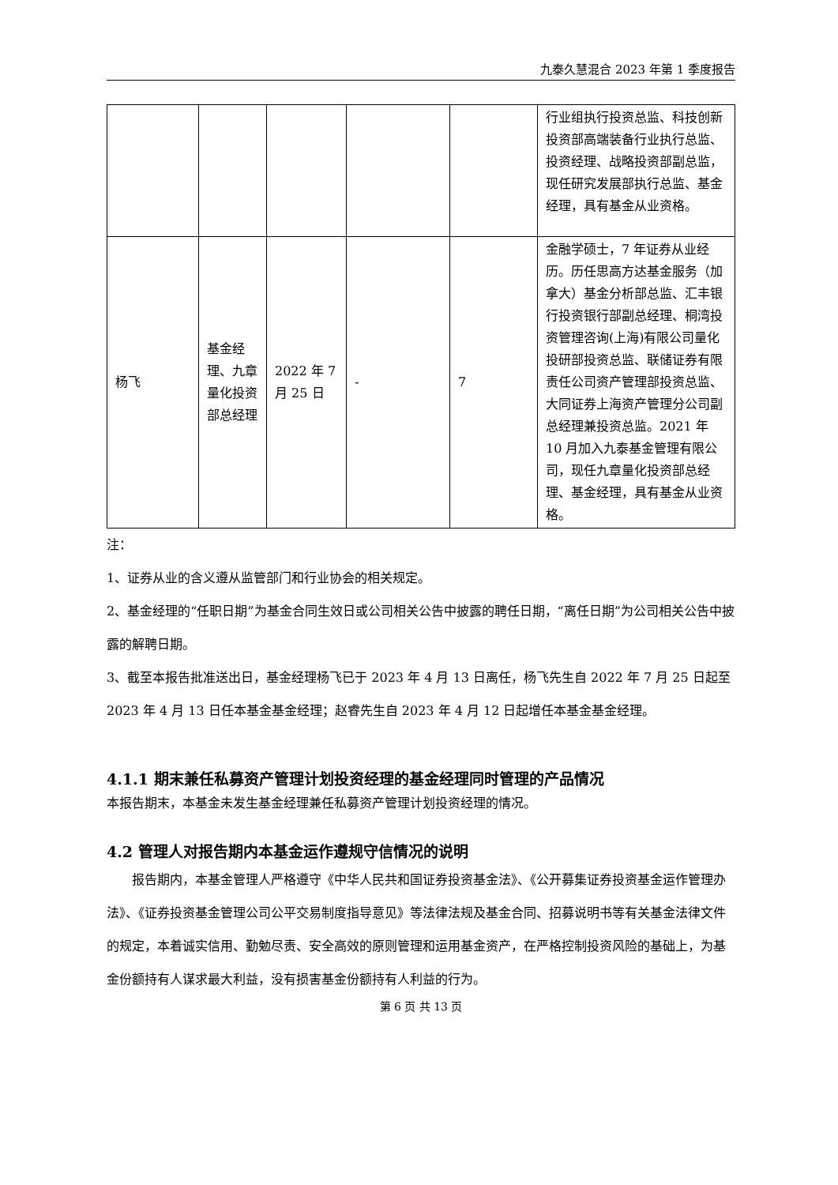九泰久慧混合 2023 年第 1 季度报告
| | | | | | 行业组执行投资总监、科技创新投资部高端装备行业执行总监、投资经理、战略投资部副总监，现任研究发展部执行总监、基金经理，具有基金从业资格。 |
| 杨飞 | 基金经理、九章量化投资部总经理 | 2022 年 7 月 25 日 | - | 7 | 金融学硕士，7 年证券从业经历。历任思高方达基金服务（加拿大）基金分析部总监、汇丰银行投资银行部副总经理、桐湾投资管理咨询(上海)有限公司量化投研部投资总监、联储证券有限责任公司资产管理部投资总监、大同证券上海资产管理分公司副总经理兼投资总监。2021 年 10 月加入九泰基金管理有限公司，现任九章量化投资部总经理、基金经理，具有基金从业资格。 |
注：
1、证券从业的含义遵从监管部门和行业协会的相关规定。
2、基金经理的“任职日期”为基金合同生效日或公司相关公告中披露的聘任日期，“离任日期”为公司相关公告中披露的解聘日期。
3、截至本报告批准送出日，基金经理杨飞已于 2023 年 4 月 13 日离任，杨飞先生自 2022 年 7 月 25 日起至 2023 年 4 月 13 日任本基金基金经理；赵睿先生自 2023 年 4 月 12 日起增任本基金基金经理。
4.1.1 期末兼任私募资产管理计划投资经理的基金经理同时管理的产品情况
本报告期末，本基金未发生基金经理兼任私募资产管理计划投资经理的情况。
4.2 管理人对报告期内本基金运作遵规守信情况的说明
报告期内，本基金管理人严格遵守《中华人民共和国证券投资基金法》、《公开募集证券投资基金运作管理办法》、《证券投资基金管理公司公平交易制度指导意见》等法律法规及基金合同、招募说明书等有关基金法律文件的规定，本着诚实信用、勤勉尽责、安全高效的原则管理和运用基金资产，在严格控制投资风险的基础上，为基金份额持有人谋求最大利益，没有损害基金份额持有人利益的行为。
第 6 页 共 13 页